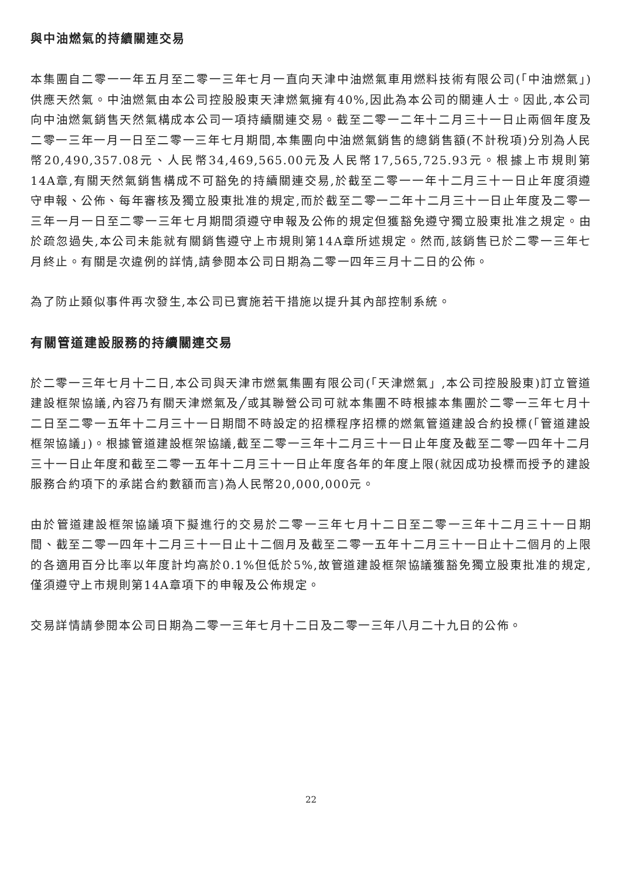與中油燃氣的持續關連交易
本集團自二零一一年五月至二零一三年七月一直向天津中油燃氣車用燃料技術有限公司(「中油燃氣」)供應天然氣。中油燃氣由本公司控股股東天津燃氣擁有40%,因此為本公司的關連人士。因此,本公司向中油燃氣銷售天然氣構成本公司一項持續關連交易。截至二零一二年十二月三十一日止兩個年度及二零一三年一月一日至二零一三年七月期間,本集團向中油燃氣銷售的總銷售額(不計稅項)分別為人民幣20,490,357.08元、人民幣34,469,565.00元及人民幣17,565,725.93元。根據上市規則第14A章,有關天然氣銷售構成不可豁免的持續關連交易,於截至二零一一年十二月三十一日止年度須遵守申報、公佈、每年審核及獨立股東批准的規定,而於截至二零一二年十二月三十一日止年度及二零一三年一月一日至二零一三年七月期間須遵守申報及公佈的規定但獲豁免遵守獨立股東批准之規定。由於疏忽過失,本公司未能就有關銷售遵守上市規則第14A章所述規定。然而,該銷售已於二零一三年七月終止。有關是次違例的詳情,請參閱本公司日期為二零一四年三月十二日的公佈。
為了防止類似事件再次發生,本公司已實施若干措施以提升其內部控制系統。
有關管道建設服務的持續關連交易
於二零一三年七月十二日,本公司與天津市燃氣集團有限公司(「天津燃氣」,本公司控股股東)訂立管道建設框架協議,內容乃有關天津燃氣及╱或其聯營公司可就本集團不時根據本集團於二零一三年七月十二日至二零一五年十二月三十一日期間不時設定的招標程序招標的燃氣管道建設合約投標(「管道建設框架協議」)。根據管道建設框架協議,截至二零一三年十二月三十一日止年度及截至二零一四年十二月三十一日止年度和截至二零一五年十二月三十一日止年度各年的年度上限(就因成功投標而授予的建設服務合約項下的承諾合約數額而言)為人民幣20,000,000元。
由於管道建設框架協議項下擬進行的交易於二零一三年七月十二日至二零一三年十二月三十一日期間、截至二零一四年十二月三十一日止十二個月及截至二零一五年十二月三十一日止十二個月的上限的各適用百分比率以年度計均高於0.1%但低於5%,故管道建設框架協議獲豁免獨立股東批准的規定,僅須遵守上市規則第14A章項下的申報及公佈規定。
交易詳情請參閱本公司日期為二零一三年七月十二日及二零一三年八月二十九日的公佈。
22